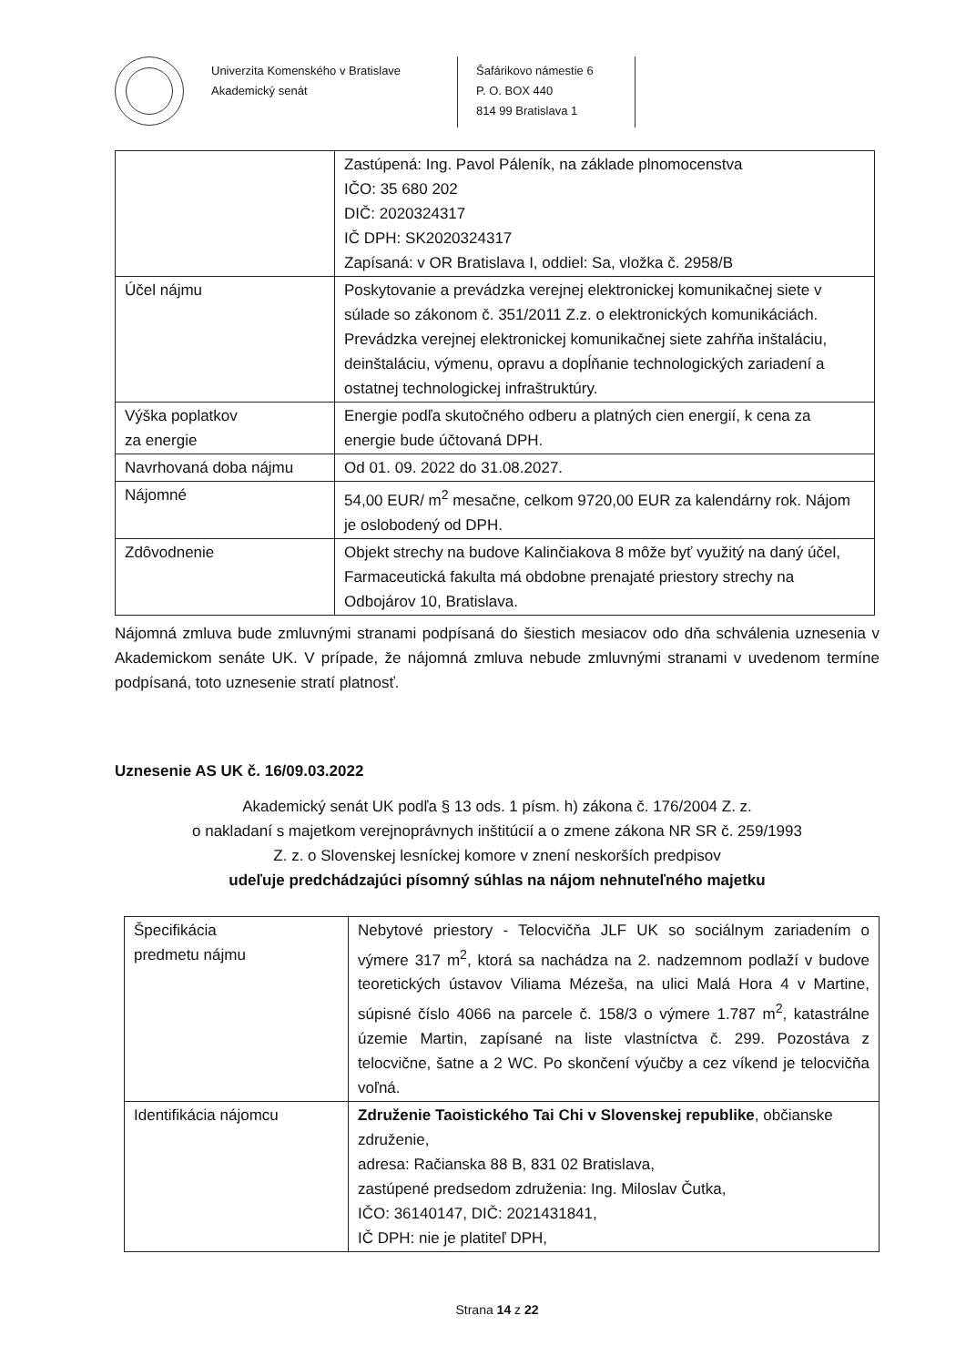Univerzita Komenského v Bratislave
Akademický senát
Šafárikovo námestie 6
P. O. BOX 440
814 99 Bratislava 1
| | Zastúpená: Ing. Pavol Páleník, na základe plnomocenstva IČO: 35 680 202 DIČ: 2020324317 IČ DPH: SK2020324317 Zapísaná: v OR Bratislava I, oddiel: Sa, vložka č. 2958/B |
| Účel nájmu | Poskytovanie a prevádzka verejnej elektronickej komunikačnej siete v súlade so zákonom č. 351/2011 Z.z. o elektronických komunikáciách. Prevádzka verejnej elektronickej komunikačnej siete zahŕňa inštaláciu, deinštaláciu, výmenu, opravu a dopĺňanie technologických zariadení a ostatnej technologickej infraštruktúry. |
| Výška poplatkov za energie | Energie podľa skutočného odberu a platných cien energií, k cena za energie bude účtovaná DPH. |
| Navrhovaná doba nájmu | Od 01. 09. 2022 do 31.08.2027. |
| Nájomné | 54,00 EUR/ m<sup>2</sup> mesačne, celkom 9720,00 EUR za kalendárny rok. Nájom je oslobodený od DPH. |
| Zdôvodnenie | Objekt strechy na budove Kalinčiakova 8 môže byť využitý na daný účel, Farmaceutická fakulta má obdobne prenajaté priestory strechy na Odbojárov 10, Bratislava. |
Nájomná zmluva bude zmluvnými stranami podpísaná do šiestich mesiacov odo dňa schválenia uznesenia v Akademickom senáte UK. V prípade, že nájomná zmluva nebude zmluvnými stranami v uvedenom termíne podpísaná, toto uznesenie stratí platnosť.
Uznesenie AS UK č. 16/09.03.2022
Akademický senát UK podľa § 13 ods. 1 písm. h) zákona č. 176/2004 Z. z.
o nakladaní s majetkom verejnoprávnych inštitúcií a o zmene zákona NR SR č. 259/1993
Z. z. o Slovenskej lesníckej komore v znení neskorších predpisov
udeľuje predchádzajúci písomný súhlas na nájom nehnuteľného majetku
| Špecifikácia predmetu nájmu | Nebytové priestory - Telocvičňa JLF UK so sociálnym zariadením o výmere 317 m<sup>2</sup>, ktorá sa nachádza na 2. nadzemnom podlaží v budove teoretických ústavov Viliama Mézeša, na ulici Malá Hora 4 v Martine, súpisné číslo 4066 na parcele č. 158/3 o výmere 1.787 m<sup>2</sup>, katastrálne územie Martin, zapísané na liste vlastníctva č. 299. Pozostáva z telocvične, šatne a 2 WC. Po skončení výučby a cez víkend je telocvičňa voľná. |
| Identifikácia nájomcu | Združenie Taoistického Tai Chi v Slovenskej republike , občianske združenie, adresa: Račianska 88 B, 831 02 Bratislava, zastúpené predsedom združenia: Ing. Miloslav Čutka, IČO: 36140147, DIČ: 2021431841, IČ DPH: nie je platiteľ DPH, |
Strana 14 z 22